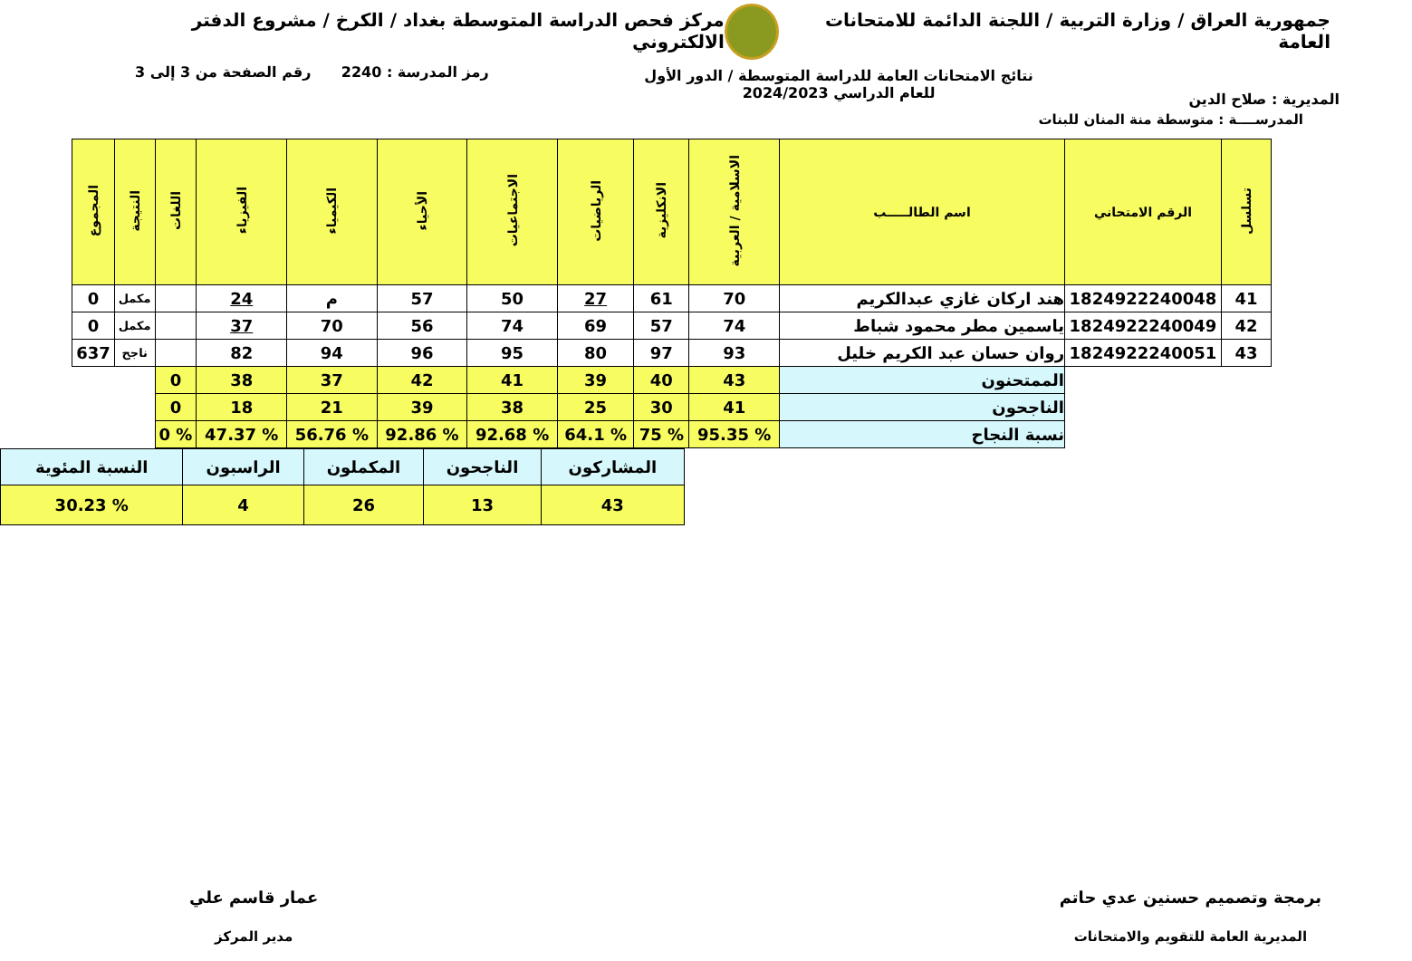جمهورية العراق / وزارة التربية / اللجنة الدائمة للامتحانات العامة
مركز فحص الدراسة المتوسطة بغداد / الكرخ / مشروع الدفتر الالكتروني
المديرية : صلاح الدين
نتائج الامتحانات العامة للدراسة المتوسطة / الدور الأول
للعام الدراسي 2024/2023
رمز المدرسة : 2240 رقم الصفحة من 3 إلى 3
المدرســــة : متوسطة منة المنان للبنات
| تسلسل | الرقم الامتحاني | اسم الطالـــــب | الاسلامية / العربية | الانكليزية | الرياضيات | الاجتماعيات | الأحياء | الكيمياء | الفيزياء | اللغات | النتيجة | المجموع |
| --- | --- | --- | --- | --- | --- | --- | --- | --- | --- | --- | --- | --- |
| 41 | 1824922240048 | هند اركان غازي عبدالكريم | 70 | 61 | 27 | 50 | 57 | م | 24 | | مكمل | 0 |
| 42 | 1824922240049 | ياسمين مطر محمود شباط | 74 | 57 | 69 | 74 | 56 | 70 | 37 | | مكمل | 0 |
| 43 | 1824922240051 | روان حسان عبد الكريم خليل | 93 | 97 | 80 | 95 | 96 | 94 | 82 | | ناجح | 637 |
| | | الممتحنون | 43 | 40 | 39 | 41 | 42 | 37 | 38 | 0 | | |
| | | الناجحون | 41 | 30 | 25 | 38 | 39 | 21 | 18 | 0 | | |
| | | نسبة النجاح | % 95.35 | % 75 | % 64.1 | % 92.68 | % 92.86 | % 56.76 | % 47.37 | % 0 | | |
| المشاركون | الناجحون | المكملون | الراسبون | النسبة المئوية |
| 43 | 13 | 26 | 4 | % 30.23 |
برمجة وتصميم حسنين عدي حاتم
المديرية العامة للتقويم والامتحانات
عمار قاسم علي
مدير المركز